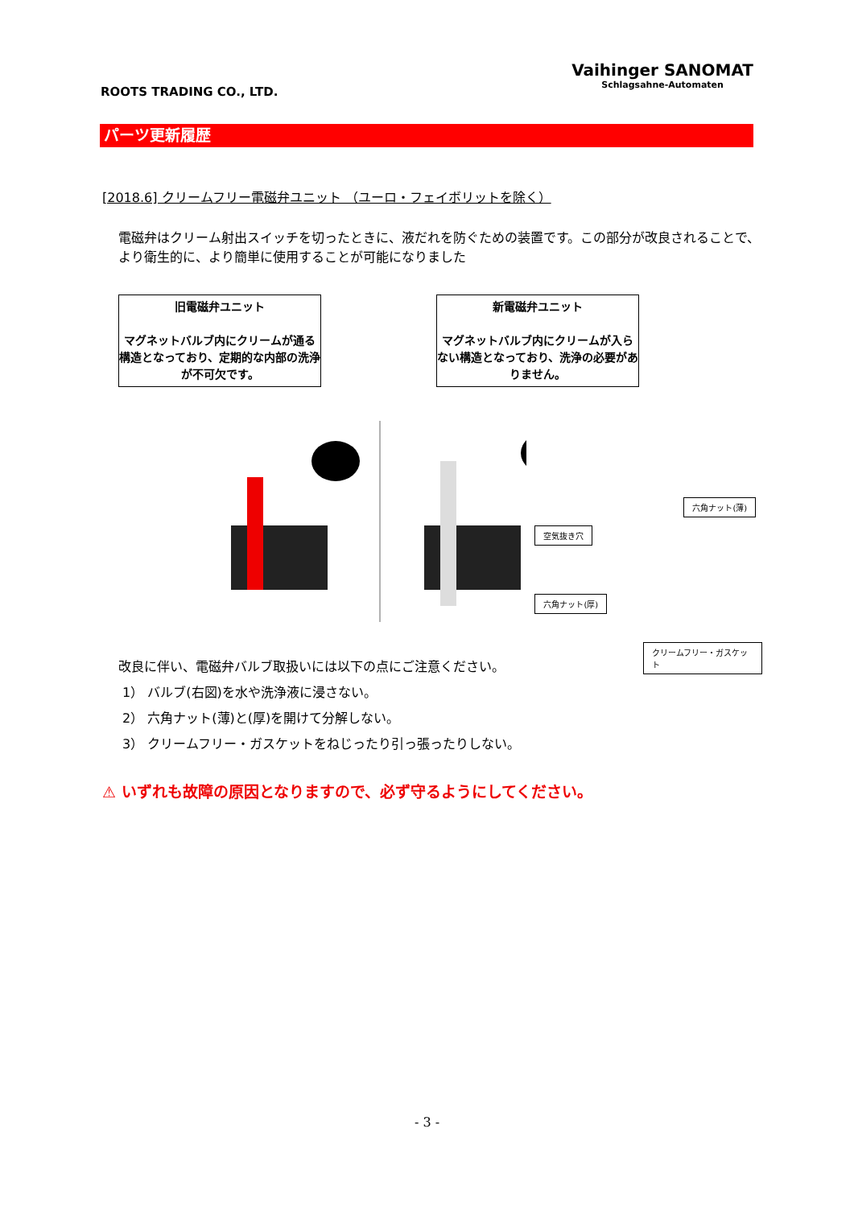ROOTS TRADING CO., LTD.
Vaihinger SANOMAT
Schlagsahne-Automaten
パーツ更新履歴
[2018.6] クリームフリー電磁弁ユニット （ユーロ・フェイボリットを除く）
電磁弁はクリーム射出スイッチを切ったときに、液だれを防ぐための装置です。この部分が改良されることで、より衛生的に、より簡単に使用することが可能になりました
旧電磁弁ユニット
マグネットバルブ内にクリームが通る構造となっており、定期的な内部の洗浄が不可欠です。
新電磁弁ユニット
マグネットバルブ内にクリームが入らない構造となっており、洗浄の必要がありません。
空気抜き穴
六角ナット(薄)
六角ナット(厚)
クリームフリー・ガスケット
改良に伴い、電磁弁バルブ取扱いには以下の点にご注意ください。
1） バルブ(右図)を水や洗浄液に浸さない。
2） 六角ナット(薄)と(厚)を開けて分解しない。
3） クリームフリー・ガスケットをねじったり引っ張ったりしない。
⚠ いずれも故障の原因となりますので、必ず守るようにしてください。
- 3 -